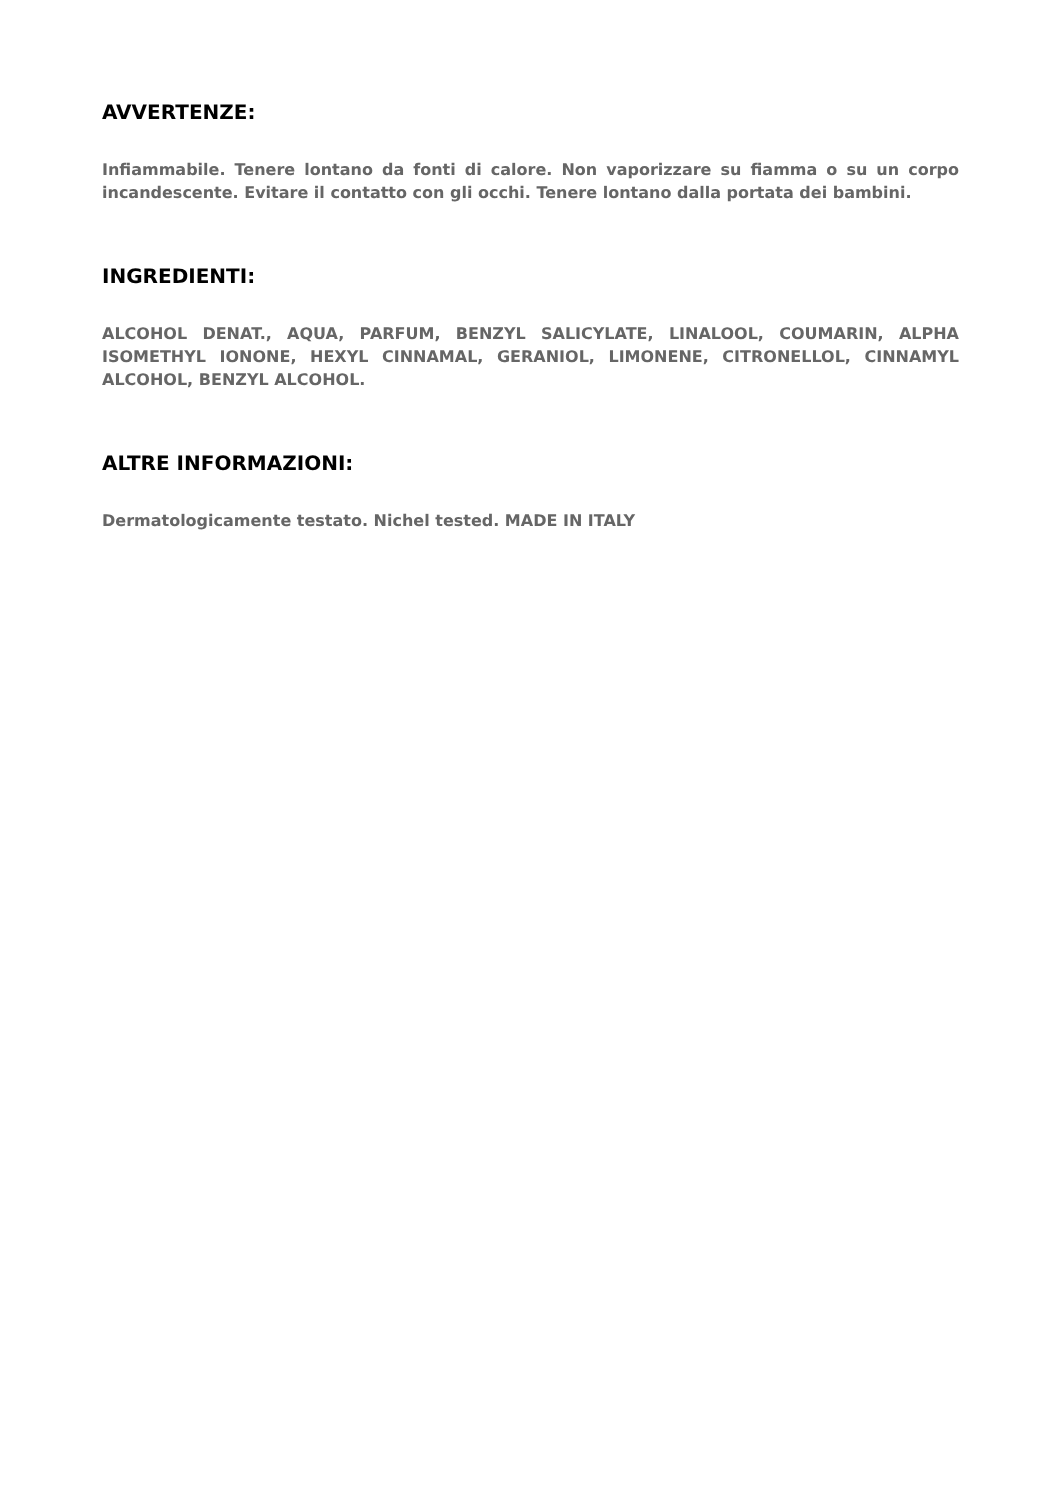AVVERTENZE:
Infiammabile. Tenere lontano da fonti di calore. Non vaporizzare su fiamma o su un corpo incandescente. Evitare il contatto con gli occhi. Tenere lontano dalla portata dei bambini.
INGREDIENTI:
ALCOHOL DENAT., AQUA, PARFUM, BENZYL SALICYLATE, LINALOOL, COUMARIN, ALPHA ISOMETHYL IONONE, HEXYL CINNAMAL, GERANIOL, LIMONENE, CITRONELLOL, CINNAMYL ALCOHOL, BENZYL ALCOHOL.
ALTRE INFORMAZIONI:
Dermatologicamente testato. Nichel tested. MADE IN ITALY